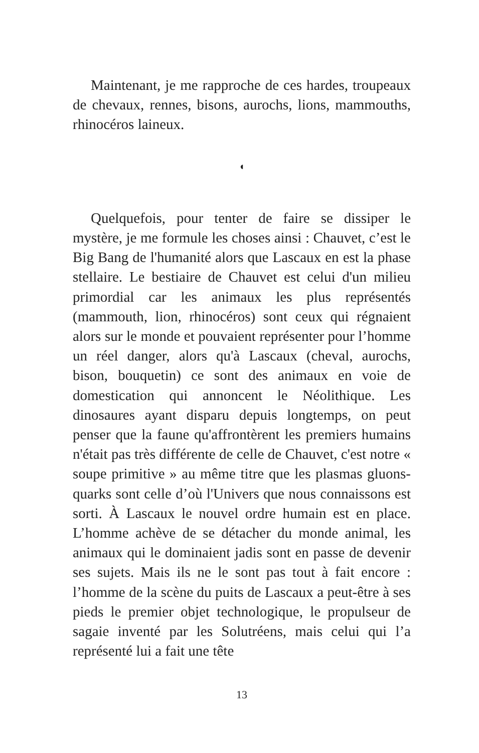Maintenant, je me rapproche de ces hardes, troupeaux de chevaux, rennes, bisons, aurochs, lions, mammouths, rhinocéros laineux.
◖
Quelquefois, pour tenter de faire se dissiper le mystère, je me formule les choses ainsi : Chauvet, c’est le Big Bang de l'humanité alors que Lascaux en est la phase stellaire. Le bestiaire de Chauvet est celui d'un milieu primordial car les animaux les plus représentés (mammouth, lion, rhinocéros) sont ceux qui régnaient alors sur le monde et pouvaient représenter pour l’homme un réel danger, alors qu'à Lascaux (cheval, aurochs, bison, bouquetin) ce sont des animaux en voie de domestication qui annoncent le Néolithique. Les dinosaures ayant disparu depuis longtemps, on peut penser que la faune qu'affrontèrent les premiers humains n'était pas très différente de celle de Chauvet, c'est notre « soupe primitive » au même titre que les plasmas gluons-quarks sont celle d’où l'Univers que nous connaissons est sorti. À Lascaux le nouvel ordre humain est en place. L’homme achève de se détacher du monde animal, les animaux qui le dominaient jadis sont en passe de devenir ses sujets. Mais ils ne le sont pas tout à fait encore : l’homme de la scène du puits de Lascaux a peut-être à ses pieds le premier objet technologique, le propulseur de sagaie inventé par les Solutréens, mais celui qui l’a représenté lui a fait une tête
13